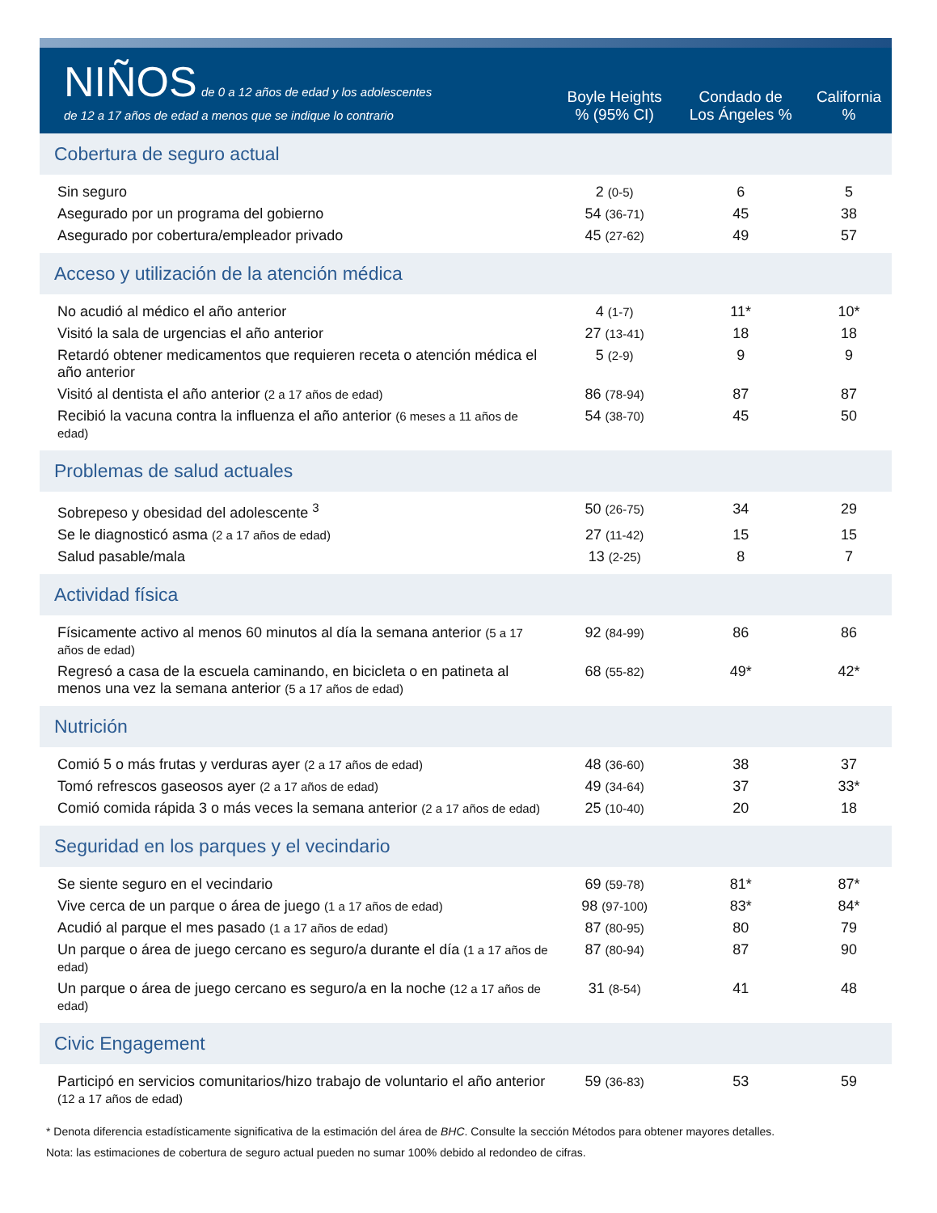| NIÑOS de 0 a 12 años de edad y los adolescentes de 12 a 17 años de edad a menos que se indique lo contrario | Boyle Heights % (95% CI) | Condado de Los Ángeles % | California % |
| --- | --- | --- | --- |
| Cobertura de seguro actual | | | |
| Sin seguro | 2 (0-5) | 6 | 5 |
| Asegurado por un programa del gobierno | 54 (36-71) | 45 | 38 |
| Asegurado por cobertura/empleador privado | 45 (27-62) | 49 | 57 |
| Acceso y utilización de la atención médica | | | |
| No acudió al médico el año anterior | 4 (1-7) | 11* | 10* |
| Visitó la sala de urgencias el año anterior | 27 (13-41) | 18 | 18 |
| Retardó obtener medicamentos que requieren receta o atención médica el año anterior | 5 (2-9) | 9 | 9 |
| Visitó al dentista el año anterior (2 a 17 años de edad) | 86 (78-94) | 87 | 87 |
| Recibió la vacuna contra la influenza el año anterior (6 meses a 11 años de edad) | 54 (38-70) | 45 | 50 |
| Problemas de salud actuales | | | |
| Sobrepeso y obesidad del adolescente <sup>3</sup> | 50 (26-75) | 34 | 29 |
| Se le diagnosticó asma (2 a 17 años de edad) | 27 (11-42) | 15 | 15 |
| Salud pasable/mala | 13 (2-25) | 8 | 7 |
| Actividad física | | | |
| Físicamente activo al menos 60 minutos al día la semana anterior (5 a 17 años de edad) | 92 (84-99) | 86 | 86 |
| Regresó a casa de la escuela caminando, en bicicleta o en patineta al menos una vez la semana anterior (5 a 17 años de edad) | 68 (55-82) | 49* | 42* |
| Nutrición | | | |
| Comió 5 o más frutas y verduras ayer (2 a 17 años de edad) | 48 (36-60) | 38 | 37 |
| Tomó refrescos gaseosos ayer (2 a 17 años de edad) | 49 (34-64) | 37 | 33* |
| Comió comida rápida 3 o más veces la semana anterior (2 a 17 años de edad) | 25 (10-40) | 20 | 18 |
| Seguridad en los parques y el vecindario | | | |
| Se siente seguro en el vecindario | 69 (59-78) | 81* | 87* |
| Vive cerca de un parque o área de juego (1 a 17 años de edad) | 98 (97-100) | 83* | 84* |
| Acudió al parque el mes pasado (1 a 17 años de edad) | 87 (80-95) | 80 | 79 |
| Un parque o área de juego cercano es seguro/a durante el día (1 a 17 años de edad) | 87 (80-94) | 87 | 90 |
| Un parque o área de juego cercano es seguro/a en la noche (12 a 17 años de edad) | 31 (8-54) | 41 | 48 |
| Civic Engagement | | | |
| Participó en servicios comunitarios/hizo trabajo de voluntario el año anterior (12 a 17 años de edad) | 59 (36-83) | 53 | 59 |
* Denota diferencia estadísticamente significativa de la estimación del área de BHC. Consulte la sección Métodos para obtener mayores detalles.
Nota: las estimaciones de cobertura de seguro actual pueden no sumar 100% debido al redondeo de cifras.